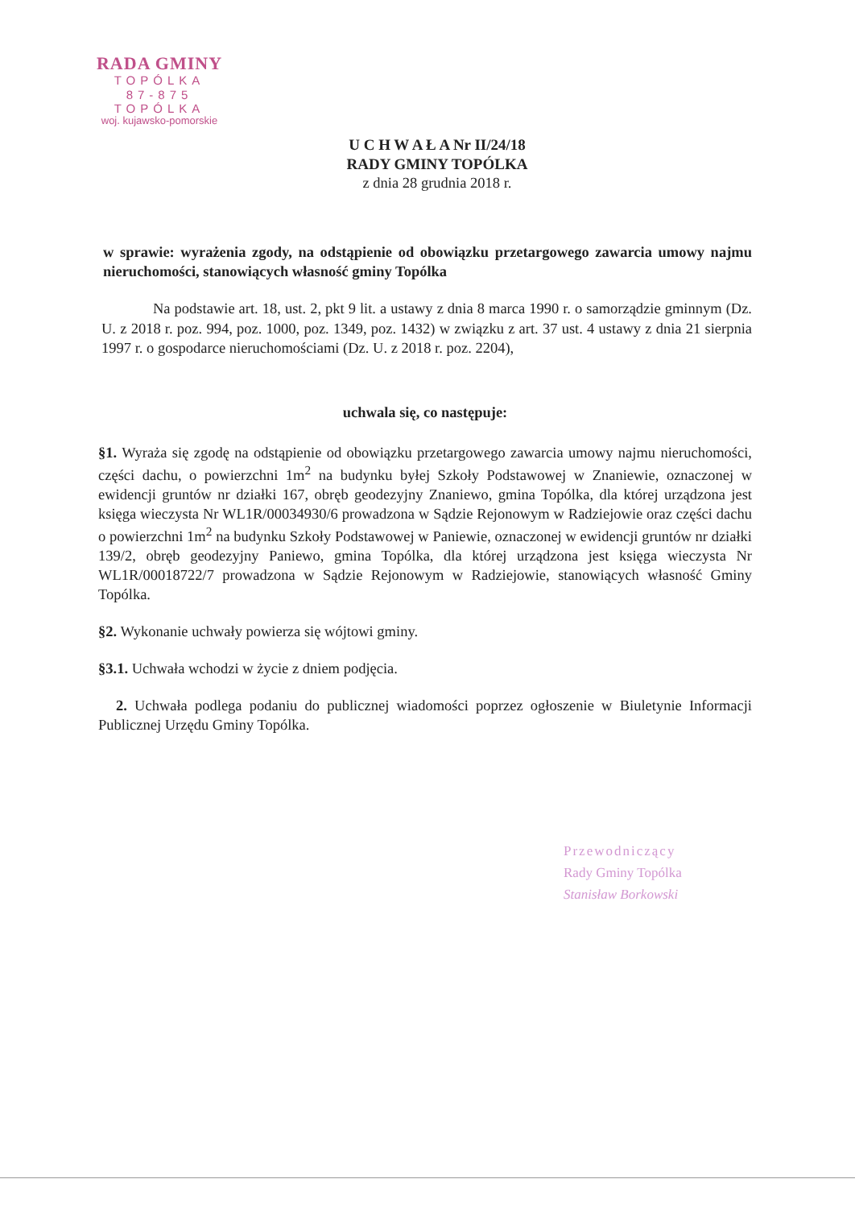RADA GMINY
TOPÓLKA
87-875 TOPÓLKA
woj. kujawsko-pomorskie
U C H W A Ł A Nr II/24/18
RADY GMINY TOPÓLKA
z dnia 28 grudnia 2018 r.
w sprawie: wyrażenia zgody, na odstąpienie od obowiązku przetargowego zawarcia umowy najmu nieruchomości, stanowiących własność gminy Topólka
Na podstawie art. 18, ust. 2, pkt 9 lit. a ustawy z dnia 8 marca 1990 r. o samorządzie gminnym (Dz. U. z 2018 r. poz. 994, poz. 1000, poz. 1349, poz. 1432) w związku z art. 37 ust. 4 ustawy z dnia 21 sierpnia 1997 r. o gospodarce nieruchomościami (Dz. U. z 2018 r. poz. 2204),
uchwala się, co następuje:
§1. Wyraża się zgodę na odstąpienie od obowiązku przetargowego zawarcia umowy najmu nieruchomości, części dachu, o powierzchni 1m<sup>2</sup> na budynku byłej Szkoły Podstawowej w Znaniewie, oznaczonej w ewidencji gruntów nr działki 167, obręb geodezyjny Znaniewo, gmina Topólka, dla której urządzona jest księga wieczysta Nr WL1R/00034930/6 prowadzona w Sądzie Rejonowym w Radziejowie oraz części dachu o powierzchni 1m<sup>2</sup> na budynku Szkoły Podstawowej w Paniewie, oznaczonej w ewidencji gruntów nr działki 139/2, obręb geodezyjny Paniewo, gmina Topólka, dla której urządzona jest księga wieczysta Nr WL1R/00018722/7 prowadzona w Sądzie Rejonowym w Radziejowie, stanowiących własność Gminy Topólka.
§2. Wykonanie uchwały powierza się wójtowi gminy.
§3.1. Uchwała wchodzi w życie z dniem podjęcia.
2. Uchwała podlega podaniu do publicznej wiadomości poprzez ogłoszenie w Biuletynie Informacji Publicznej Urzędu Gminy Topólka.
Przewodniczący
Rady Gminy Topólka
Stanisław Borkowski